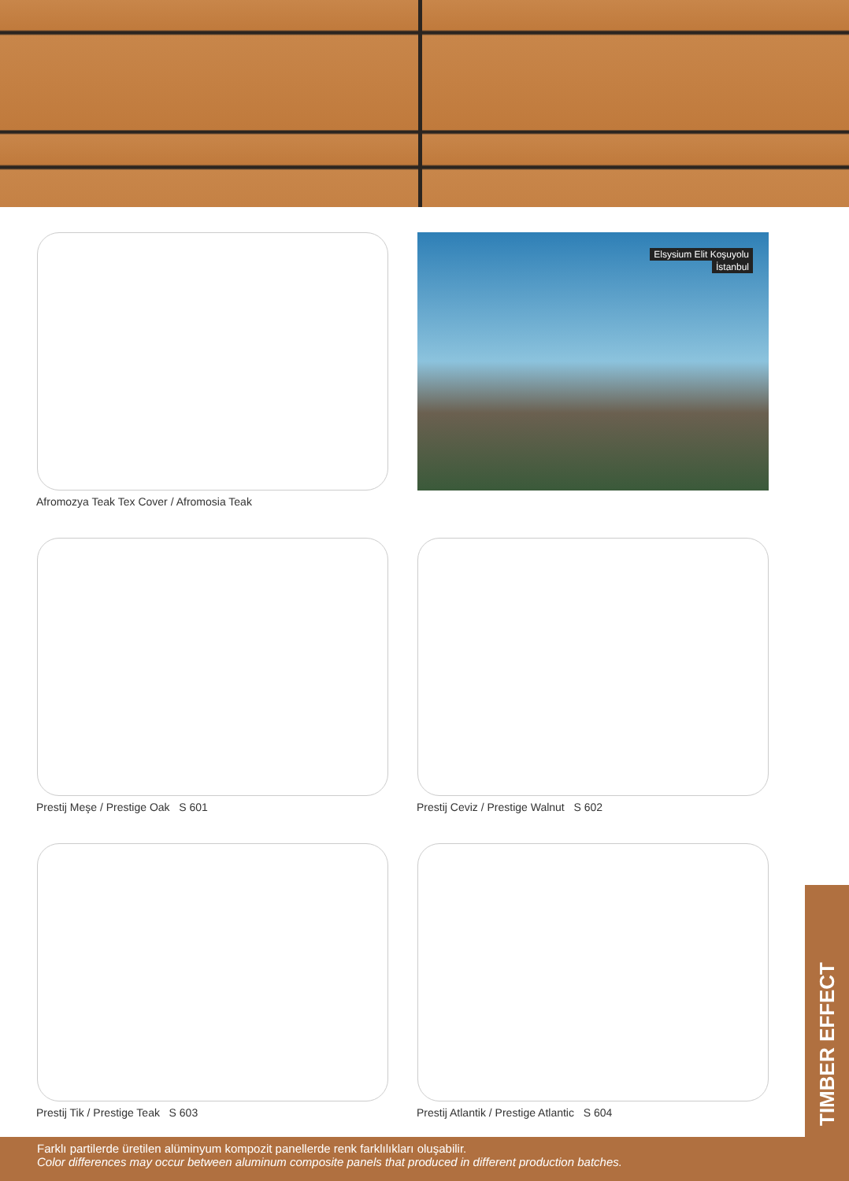Afromozya Teak Tex Cover / Afromosia Teak
Elsysium Elit Koşuyolu
İstanbul
Prestij Meşe / Prestige Oak S 601 Prestij Ceviz / Prestige Walnut S 602
Prestij Tik / Prestige Teak S 603 Prestij Atlantik / Prestige Atlantic S 604
TIMBER EFFECT
Farklı partilerde üretilen alüminyum kompozit panellerde renk farklılıkları oluşabilir.
Color differences may occur between aluminum composite panels that produced in different production batches.